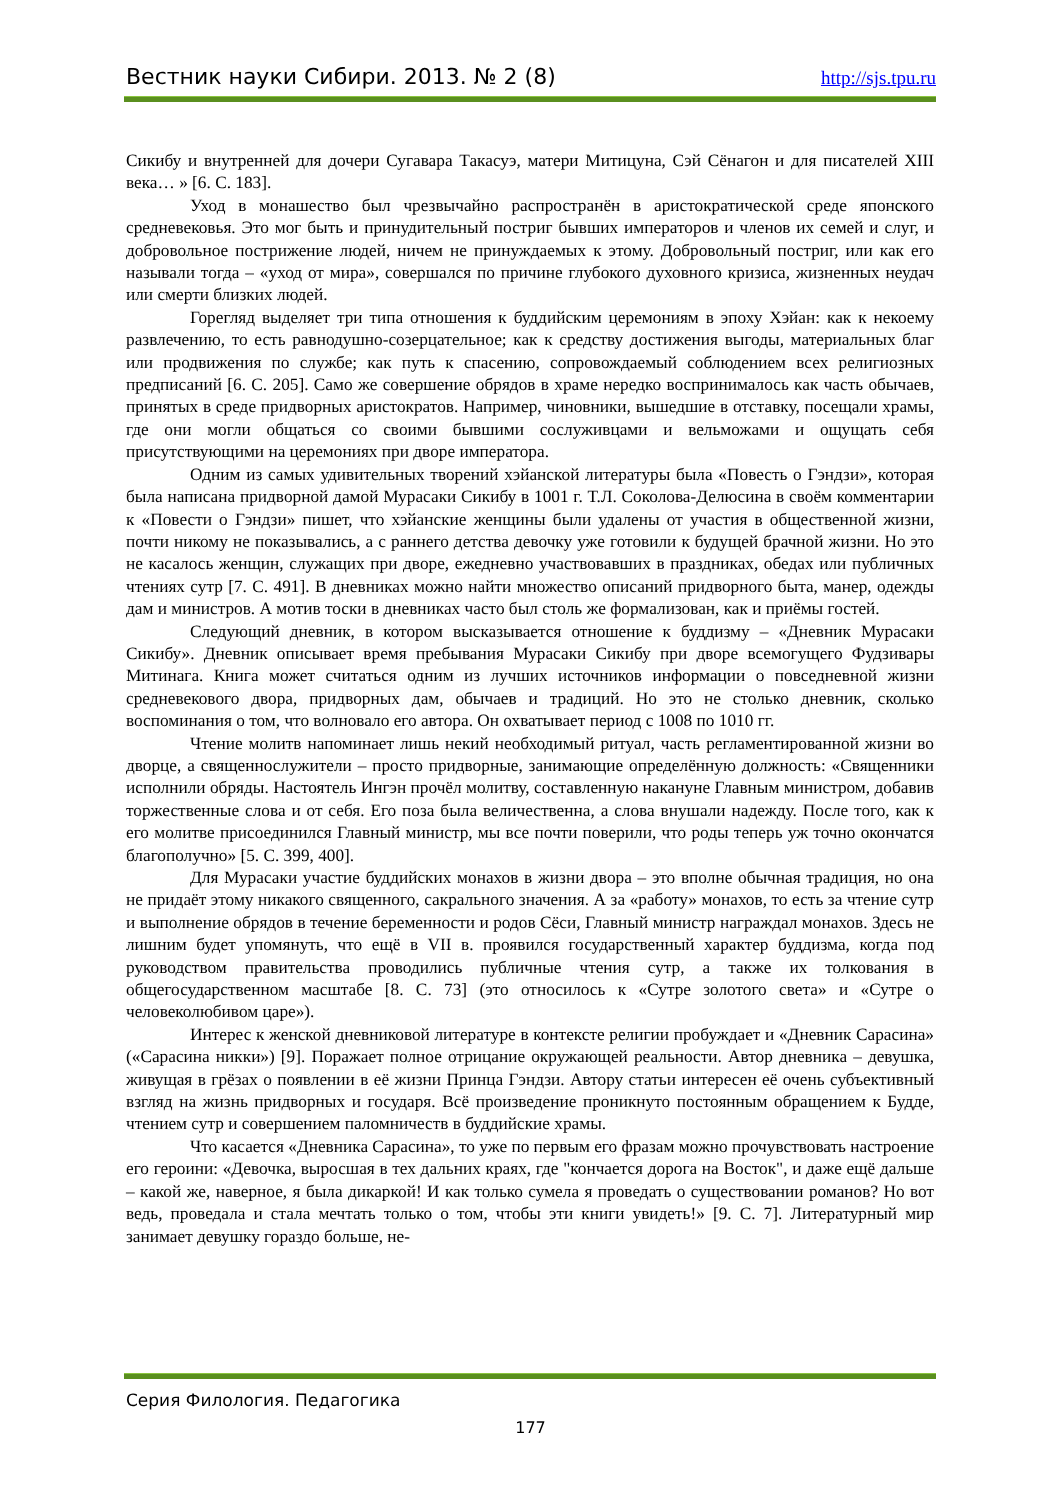Вестник науки Сибири. 2013. № 2 (8) http://sjs.tpu.ru
Сикибу и внутренней для дочери Сугавара Такасуэ, матери Митицуна, Сэй Сёнагон и для писателей XIII века… » [6. С. 183].
Уход в монашество был чрезвычайно распространён в аристократической среде японского средневековья. Это мог быть и принудительный постриг бывших императоров и членов их семей и слуг, и добровольное пострижение людей, ничем не принуждаемых к этому. Добровольный постриг, или как его называли тогда – «уход от мира», совершался по причине глубокого духовного кризиса, жизненных неудач или смерти близких людей.
Горегляд выделяет три типа отношения к буддийским церемониям в эпоху Хэйан: как к некоему развлечению, то есть равнодушно-созерцательное; как к средству достижения выгоды, материальных благ или продвижения по службе; как путь к спасению, сопровождаемый соблюдением всех религиозных предписаний [6. С. 205]. Само же совершение обрядов в храме нередко воспринималось как часть обычаев, принятых в среде придворных аристократов. Например, чиновники, вышедшие в отставку, посещали храмы, где они могли общаться со своими бывшими сослуживцами и вельможами и ощущать себя присутствующими на церемониях при дворе императора.
Одним из самых удивительных творений хэйанской литературы была «Повесть о Гэндзи», которая была написана придворной дамой Мурасаки Сикибу в 1001 г. Т.Л. Соколова-Делюсина в своём комментарии к «Повести о Гэндзи» пишет, что хэйанские женщины были удалены от участия в общественной жизни, почти никому не показывались, а с раннего детства девочку уже готовили к будущей брачной жизни. Но это не касалось женщин, служащих при дворе, ежедневно участвовавших в праздниках, обедах или публичных чтениях сутр [7. С. 491]. В дневниках можно найти множество описаний придворного быта, манер, одежды дам и министров. А мотив тоски в дневниках часто был столь же формализован, как и приёмы гостей.
Следующий дневник, в котором высказывается отношение к буддизму – «Дневник Мурасаки Сикибу». Дневник описывает время пребывания Мурасаки Сикибу при дворе всемогущего Фудзивары Митинага. Книга может считаться одним из лучших источников информации о повседневной жизни средневекового двора, придворных дам, обычаев и традиций. Но это не столько дневник, сколько воспоминания о том, что волновало его автора. Он охватывает период с 1008 по 1010 гг.
Чтение молитв напоминает лишь некий необходимый ритуал, часть регламентированной жизни во дворце, а священнослужители – просто придворные, занимающие определённую должность: «Священники исполнили обряды. Настоятель Ингэн прочёл молитву, составленную накануне Главным министром, добавив торжественные слова и от себя. Его поза была величественна, а слова внушали надежду. После того, как к его молитве присоединился Главный министр, мы все почти поверили, что роды теперь уж точно окончатся благополучно» [5. С. 399, 400].
Для Мурасаки участие буддийских монахов в жизни двора – это вполне обычная традиция, но она не придаёт этому никакого священного, сакрального значения. А за «работу» монахов, то есть за чтение сутр и выполнение обрядов в течение беременности и родов Сёси, Главный министр награждал монахов. Здесь не лишним будет упомянуть, что ещё в VII в. проявился государственный характер буддизма, когда под руководством правительства проводились публичные чтения сутр, а также их толкования в общегосударственном масштабе [8. С. 73] (это относилось к «Сутре золотого света» и «Сутре о человеколюбивом царе»).
Интерес к женской дневниковой литературе в контексте религии пробуждает и «Дневник Сарасина» («Сарасина никки») [9]. Поражает полное отрицание окружающей реальности. Автор дневника – девушка, живущая в грёзах о появлении в её жизни Принца Гэндзи. Автору статьи интересен её очень субъективный взгляд на жизнь придворных и государя. Всё произведение проникнуто постоянным обращением к Будде, чтением сутр и совершением паломничеств в буддийские храмы.
Что касается «Дневника Сарасина», то уже по первым его фразам можно прочувствовать настроение его героини: «Девочка, выросшая в тех дальних краях, где "кончается дорога на Восток", и даже ещё дальше – какой же, наверное, я была дикаркой! И как только сумела я проведать о существовании романов? Но вот ведь, проведала и стала мечтать только о том, чтобы эти книги увидеть!» [9. С. 7]. Литературный мир занимает девушку гораздо больше, не-
Серия Филология. Педагогика
177